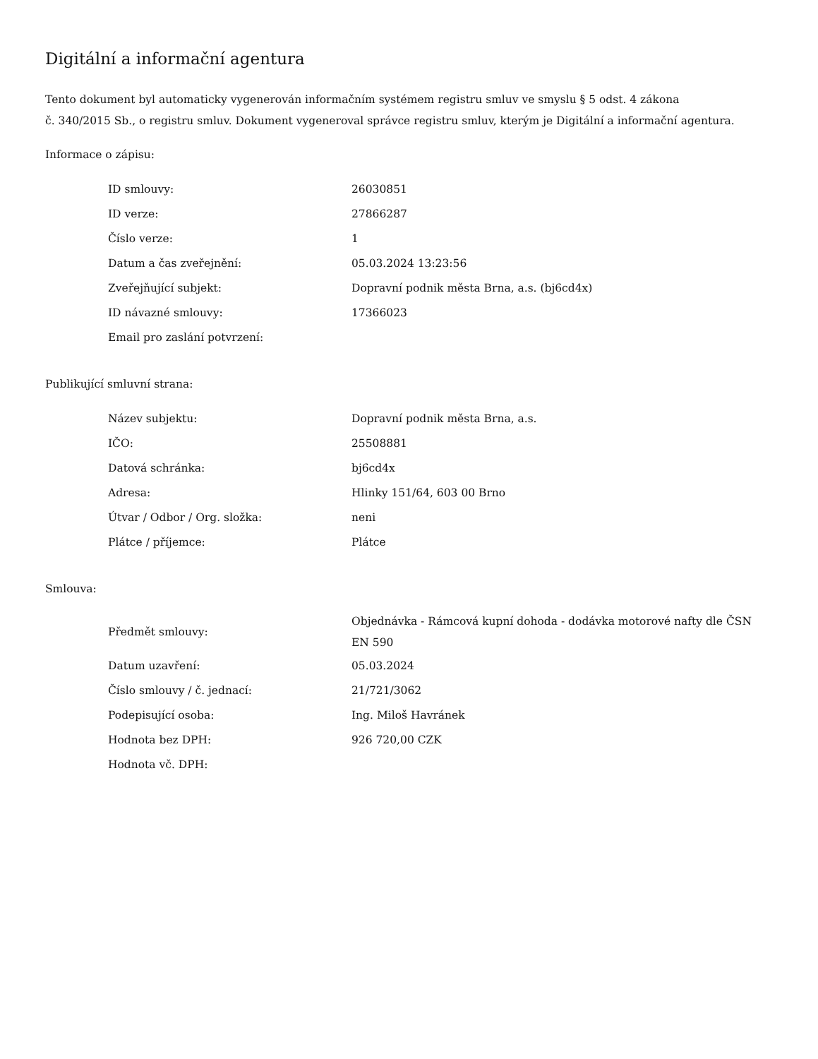Digitální a informační agentura
Tento dokument byl automaticky vygenerován informačním systémem registru smluv ve smyslu § 5 odst. 4 zákona
č. 340/2015 Sb., o registru smluv. Dokument vygeneroval správce registru smluv, kterým je Digitální a informační agentura.
Informace o zápisu:
| ID smlouvy: | 26030851 |
| ID verze: | 27866287 |
| Číslo verze: | 1 |
| Datum a čas zveřejnění: | 05.03.2024 13:23:56 |
| Zveřejňující subjekt: | Dopravní podnik města Brna, a.s. (bj6cd4x) |
| ID návazné smlouvy: | 17366023 |
| Email pro zaslání potvrzení: | |
Publikující smluvní strana:
| Název subjektu: | Dopravní podnik města Brna, a.s. |
| IČO: | 25508881 |
| Datová schránka: | bj6cd4x |
| Adresa: | Hlinky 151/64, 603 00 Brno |
| Útvar / Odbor / Org. složka: | neni |
| Plátce / příjemce: | Plátce |
Smlouva:
| Předmět smlouvy: | Objednávka - Rámcová kupní dohoda - dodávka motorové nafty dle ČSN EN 590 |
| Datum uzavření: | 05.03.2024 |
| Číslo smlouvy / č. jednací: | 21/721/3062 |
| Podepisující osoba: | Ing. Miloš Havránek |
| Hodnota bez DPH: | 926 720,00 CZK |
| Hodnota vč. DPH: | |